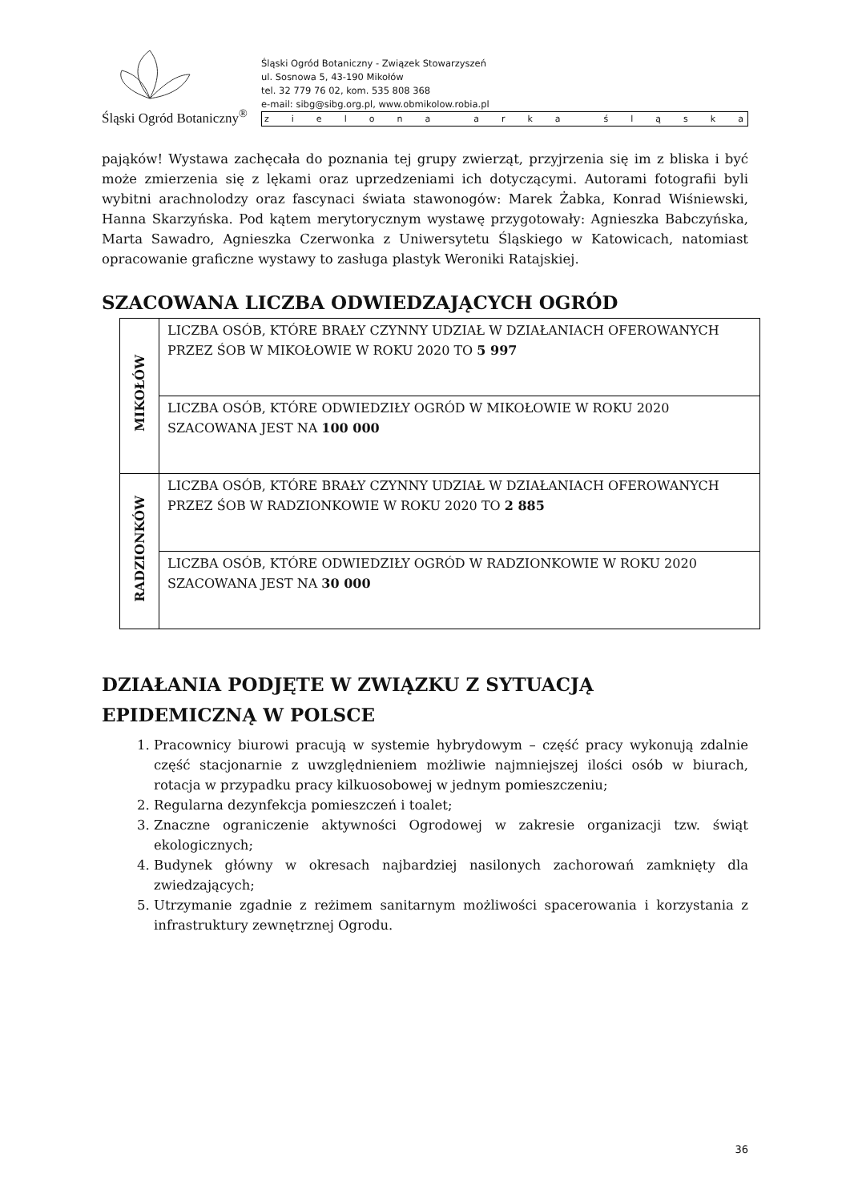Śląski Ogród Botaniczny<sup>®</sup>
Śląski Ogród Botaniczny - Związek Stowarzyszeń
ul. Sosnowa 5, 43-190 Mikołów
tel. 32 779 76 02, kom. 535 808 368
e-mail: sibg@sibg.org.pl, www.obmikolow.robia.pl
zielona arka śląska
pająków! Wystawa zachęcała do poznania tej grupy zwierząt, przyjrzenia się im z bliska i być może zmierzenia się z lękami oraz uprzedzeniami ich dotyczącymi. Autorami fotografii byli wybitni arachnolodzy oraz fascynaci świata stawonogów: Marek Żabka, Konrad Wiśniewski, Hanna Skarzyńska. Pod kątem merytorycznym wystawę przygotowały: Agnieszka Babczyńska, Marta Sawadro, Agnieszka Czerwonka z Uniwersytetu Śląskiego w Katowicach, natomiast opracowanie graficzne wystawy to zasługa plastyk Weroniki Ratajskiej.
SZACOWANA LICZBA ODWIEDZAJĄCYCH OGRÓD
| MIKOŁÓW | LICZBA OSÓB, KTÓRE BRAŁY CZYNNY UDZIAŁ W DZIAŁANIACH OFEROWANYCH PRZEZ ŚOB W MIKOŁOWIE W ROKU 2020 TO 5 997 |
| | LICZBA OSÓB, KTÓRE ODWIEDZIŁY OGRÓD W MIKOŁOWIE W ROKU 2020 SZACOWANA JEST NA 100 000 |
| RADZIONKÓW | LICZBA OSÓB, KTÓRE BRAŁY CZYNNY UDZIAŁ W DZIAŁANIACH OFEROWANYCH PRZEZ ŚOB W RADZIONKOWIE W ROKU 2020 TO 2 885 |
| | LICZBA OSÓB, KTÓRE ODWIEDZIŁY OGRÓD W RADZIONKOWIE W ROKU 2020 SZACOWANA JEST NA 30 000 |
DZIAŁANIA PODJĘTE W ZWIĄZKU Z SYTUACJĄ EPIDEMICZNĄ W POLSCE
1. Pracownicy biurowi pracują w systemie hybrydowym – część pracy wykonują zdalnie część stacjonarnie z uwzględnieniem możliwie najmniejszej ilości osób w biurach, rotacja w przypadku pracy kilkuosobowej w jednym pomieszczeniu;
2. Regularna dezynfekcja pomieszczeń i toalet;
3. Znaczne ograniczenie aktywności Ogrodowej w zakresie organizacji tzw. świąt ekologicznych;
4. Budynek główny w okresach najbardziej nasilonych zachorowań zamknięty dla zwiedzających;
5. Utrzymanie zgadnie z reżimem sanitarnym możliwości spacerowania i korzystania z infrastruktury zewnętrznej Ogrodu.
36